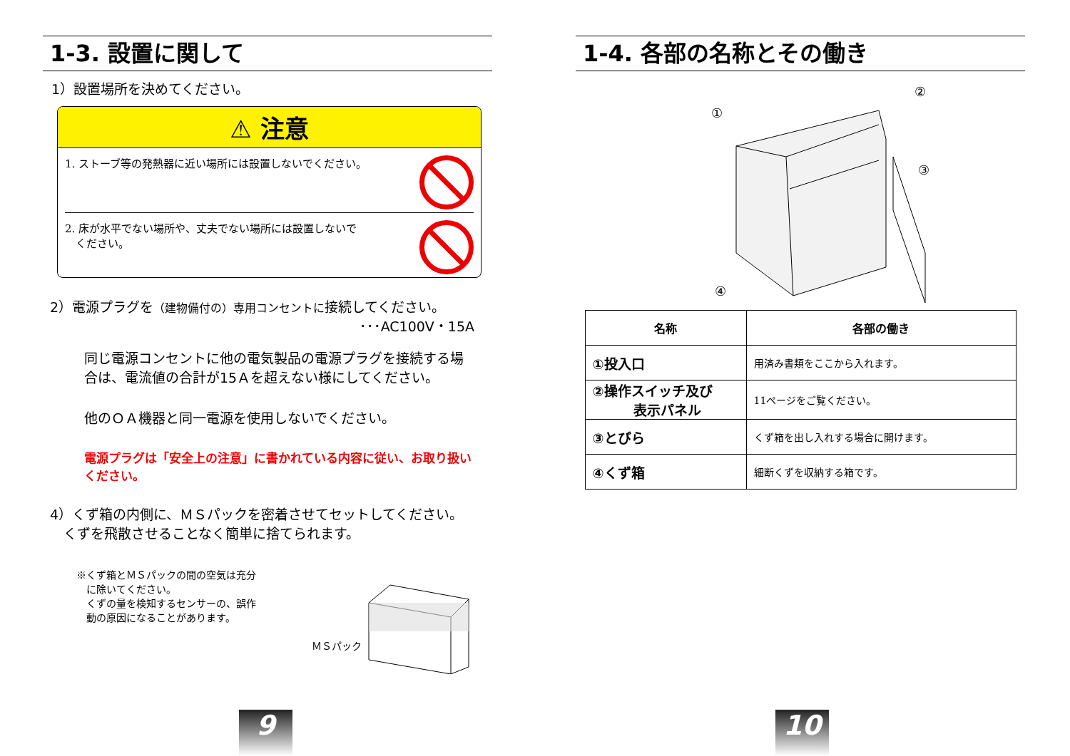1-3. 設置に関して
1）設置場所を決めてください。
⚠ 注意
1. ストーブ等の発熱器に近い場所には設置しないでください。
2. 床が水平でない場所や、丈夫でない場所には設置しないで
　ください。
2）電源プラグを（建物備付の）専用コンセントに接続してください。
･･･AC100V・15A
同じ電源コンセントに他の電気製品の電源プラグを接続する場合は、電流値の合計が15Ａを超えない様にしてください。
他のＯＡ機器と同一電源を使用しないでください。
電源プラグは「安全上の注意」に書かれている内容に従い、お取り扱いください。
4）くず箱の内側に、ＭＳパックを密着させてセットしてください。
　くずを飛散させることなく簡単に捨てられます。
※くず箱とＭＳパックの間の空気は充分
　に除いてください。
　くずの量を検知するセンサーの、誤作
　動の原因になることがあります。
ＭＳパック
9
1-4. 各部の名称とその働き
①
②
③
④
| 名称 | 各部の働き |
| --- | --- |
| ①投入口 | 用済み書類をここから入れます。 |
| ②操作スイッチ及び 表示パネル | 11ページをご覧ください。 |
| ③とびら | くず箱を出し入れする場合に開けます。 |
| ④くず箱 | 細断くずを収納する箱です。 |
10